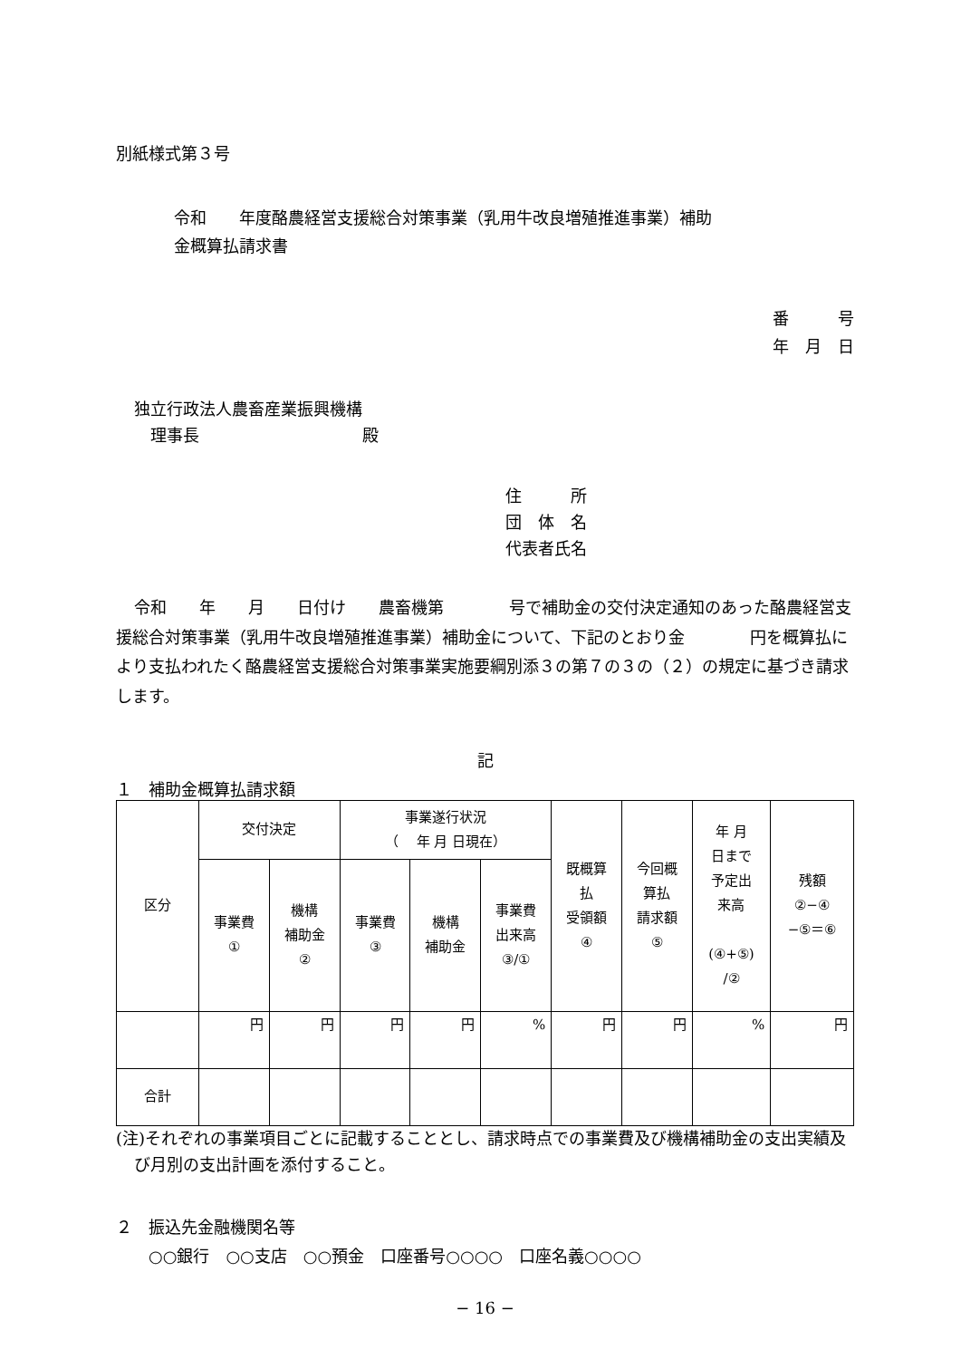別紙様式第３号
令和　　年度酪農経営支援総合対策事業（乳用牛改良増殖推進事業）補助
金概算払請求書
番　　　号
年　月　日
独立行政法人農畜産業振興機構
　理事長　　　　　　　　　　殿
住　　　所
団　体　名
代表者氏名
令和　　年　　月　　日付け　　農畜機第　　　　号で補助金の交付決定通知のあった酪農経営支援総合対策事業（乳用牛改良増殖推進事業）補助金について、下記のとおり金　　　　円を概算払により支払われたく酪農経営支援総合対策事業実施要綱別添３の第７の３の（２）の規定に基づき請求します。
記
１　補助金概算払請求額
| 区分 | 交付決定 | | 事業遂行状況 （ 年 月 日現在） | | | 既概算 払 受領額 ④ | 今回概 算払 請求額 ⑤ | 年 月 日まで 予定出 来高 (④+⑤) /② | 残額 ②−④ −⑤＝⑥ |
| --- | --- | --- | --- | --- | --- | --- | --- | --- | --- |
| | 事業費 ① | 機構 補助金 ② | 事業費 ③ | 機構 補助金 | 事業費 出来高 ③/① | | | | |
| | 円 | 円 | 円 | 円 | % | 円 | 円 | % | 円 |
| 合計 | | | | | | | | | |
(注)それぞれの事業項目ごとに記載することとし、請求時点での事業費及び機構補助金の支出実績及び月別の支出計画を添付すること。
２　振込先金融機関名等
　　○○銀行　○○支店　○○預金　口座番号○○○○　口座名義○○○○
− 16 −